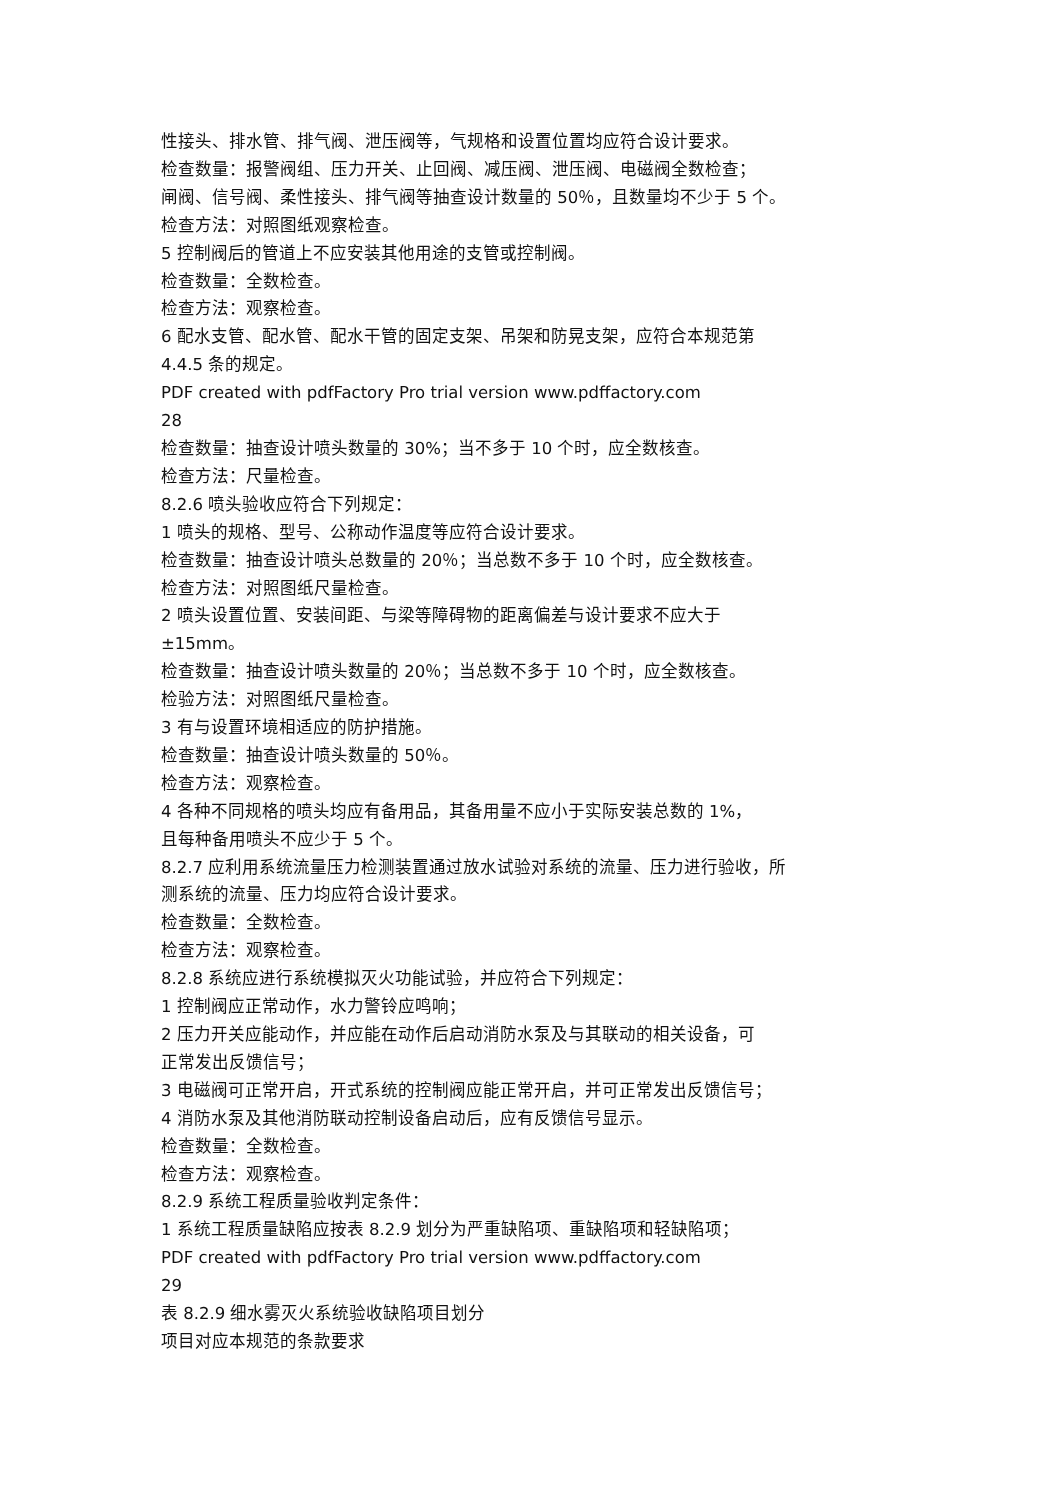性接头、排水管、排气阀、泄压阀等，气规格和设置位置均应符合设计要求。
检查数量：报警阀组、压力开关、止回阀、减压阀、泄压阀、电磁阀全数检查；
闸阀、信号阀、柔性接头、排气阀等抽查设计数量的 50％，且数量均不少于 5 个。
检查方法：对照图纸观察检查。
5 控制阀后的管道上不应安装其他用途的支管或控制阀。
检查数量：全数检查。
检查方法：观察检查。
6 配水支管、配水管、配水干管的固定支架、吊架和防晃支架，应符合本规范第
4.4.5 条的规定。
PDF created with pdfFactory Pro trial version www.pdffactory.com
28
检查数量：抽查设计喷头数量的 30%；当不多于 10 个时，应全数核查。
检查方法：尺量检查。
8.2.6 喷头验收应符合下列规定：
1 喷头的规格、型号、公称动作温度等应符合设计要求。
检查数量：抽查设计喷头总数量的 20％；当总数不多于 10 个时，应全数核查。
检查方法：对照图纸尺量检查。
2 喷头设置位置、安装间距、与梁等障碍物的距离偏差与设计要求不应大于
±15mm。
检查数量：抽查设计喷头数量的 20％；当总数不多于 10 个时，应全数核查。
检验方法：对照图纸尺量检查。
3 有与设置环境相适应的防护措施。
检查数量：抽查设计喷头数量的 50％。
检查方法：观察检查。
4 各种不同规格的喷头均应有备用品，其备用量不应小于实际安装总数的 1%，
且每种备用喷头不应少于 5 个。
8.2.7 应利用系统流量压力检测装置通过放水试验对系统的流量、压力进行验收，所
测系统的流量、压力均应符合设计要求。
检查数量：全数检查。
检查方法：观察检查。
8.2.8 系统应进行系统模拟灭火功能试验，并应符合下列规定：
1 控制阀应正常动作，水力警铃应鸣响；
2 压力开关应能动作，并应能在动作后启动消防水泵及与其联动的相关设备，可
正常发出反馈信号；
3 电磁阀可正常开启，开式系统的控制阀应能正常开启，并可正常发出反馈信号；
4 消防水泵及其他消防联动控制设备启动后，应有反馈信号显示。
检查数量：全数检查。
检查方法：观察检查。
8.2.9 系统工程质量验收判定条件：
1 系统工程质量缺陷应按表 8.2.9 划分为严重缺陷项、重缺陷项和轻缺陷项；
PDF created with pdfFactory Pro trial version www.pdffactory.com
29
表 8.2.9 细水雾灭火系统验收缺陷项目划分
项目对应本规范的条款要求